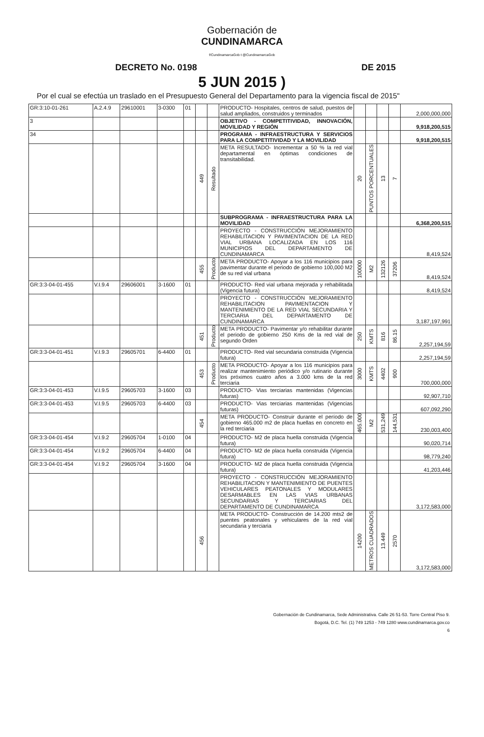Gobernación de
CUNDINAMARCA
f/CundinamarcaGob t @CundinamarcaGob
DECRETO No. 0198 DE 2015
5 JUN 2015 )
Por el cual se efectúa un traslado en el Presupuesto General del Departamento para la vigencia fiscal de 2015"
| GR:3:10-01-261 | A.2.4.9 | 29610001 | 3-0300 | 01 | | | PRODUCTO- Hospitales, centros de salud, puestos de salud ampliados, construidos y terminados | | | | | 2,000,000,000 |
| 3 | | | | | | | OBJETIVO - COMPETITIVIDAD, INNOVACIÓN, MOVILIDAD Y REGIÓN | | | | | 9,918,200,515 |
| 34 | | | | | | | PROGRAMA - INFRAESTRUCTURA Y SERVICIOS PARA LA COMPETITIVIDAD Y LA MOVILIDAD | | | | | 9,918,200,515 |
| | | | | | 449 | Resultado | META RESULTADO- Incrementar a 50 % la red vial departamental en óptimas condiciones de transitabilidad. | 20 | PUNTOS PORCENTUALES | 13 | 7 | |
| | | | | | | | SUBPROGRAMA - INFRAESTRUCTURA PARA LA MOVILIDAD | | | | | 6,368,200,515 |
| | | | | | | | PROYECTO - CONSTRUCCIÓN MEJORAMIENTO REHABILITACION Y PAVIMENTACION DE LA RED VIAL URBANA LOCALIZADA EN LOS 116 MUNICIPIOS DEL DEPARTAMENTO DE CUNDINAMARCA | | | | | 8,419,524 |
| | | | | | 455 | Producto | META PRODUCTO- Apoyar a los 116 municipios para pavimentar durante el periodo de gobierno 100,000 M2 de su red vial urbana | 100000 | M2 | 132126 | 37206 | 8,419,524 |
| GR:3:3-04-01-455 | V.I.9.4 | 29606001 | 3-1600 | 01 | | | PRODUCTO- Red vial urbana mejorada y rehabilitada (Vigencia futura) | | | | | 8,419,524 |
| | | | | | | | PROYECTO - CONSTRUCCIÓN MEJORAMIENTO REHABILITACION PAVIMENTACION Y MANTENIMIENTO DE LA RED VIAL SECUNDARIA Y TERCIARIA DEL DEPARTAMENTO DE CUNDINAMARCA | | | | | 3,187,197,991 |
| | | | | | 451 | Producto | META PRODUCTO- Pavimentar y/o rehabilitar durante el periodo de gobierno 250 Kms de la red vial de segundo Orden | 250 | KMTS | 816 | 86.15 | 2,257,194,59 |
| GR:3:3-04-01-451 | V.I.9.3 | 29605701 | 6-4400 | 01 | | | PRODUCTO- Red vial secundaria construida (Vigencia futura) | | | | | 2,257,194,59 |
| | | | | | 453 | Producto | META PRODUCTO- Apoyar a los 116 municipios para realizar mantenimiento periódico y/o rutinario durante los próximos cuatro años a 3.000 kms de la red terciaria | 3000 | KMTS | 4402 | 900 | 700,000,000 |
| GR:3:3-04-01-453 | V.I.9.5 | 29605703 | 3-1600 | 03 | | | PRODUCTO- Vias terciarias mantenidas (Vigencias futuras) | | | | | 92,907,710 |
| GR:3:3-04-01-453 | V.I.9.5 | 29605703 | 6-4400 | 03 | | | PRODUCTO- Vias terciarias mantenidas (Vigencias futuras) | | | | | 607,092,290 |
| | | | | | 454 | | META PRODUCTO- Construir durante el período de gobierno 465.000 m2 de placa huellas en concreto en la red terciaria | 465.000 | M2 | 531,249 | 144,531 | 230,003,400 |
| GR:3:3-04-01-454 | V.I.9.2 | 29605704 | 1-0100 | 04 | | | PRODUCTO- M2 de placa huella construida (Vigencia futura) | | | | | 90,020,714 |
| GR:3:3-04-01-454 | V.I.9.2 | 29605704 | 6-4400 | 04 | | | PRODUCTO- M2 de placa huella construida (Vigencia futura) | | | | | 98,779,240 |
| GR:3:3-04-01-454 | V.I.9.2 | 29605704 | 3-1600 | 04 | | | PRODUCTO- M2 de placa huella construida (Vigencia futura) | | | | | 41,203,446 |
| | | | | | | | PROYECTO - CONSTRUCCIÓN MEJORAMIENTO REHABILITACION Y MANTENIMIENTO DE PUENTES VEHICULARES PEATONALES Y MODULARES DESARMABLES EN LAS VIAS URBANAS SECUNDARIAS Y TERCIARIAS DEL DEPARTAMENTO DE CUNDINAMARCA | | | | | 3,172,583,000 |
| | | | | | 456 | | META PRODUCTO- Construcción de 14.200 mts2 de puentes peatonales y vehiculares de la red vial secundaria y terciaria | 14200 | METROS CUADRADOS | 13.449 | 2570 | 3,172,583,000 |
Gobernación de Cundinamarca, Sede Administrativa. Calle 26 51-53. Torre Central Piso 9.
Bogotá, D.C. Tel. (1) 749 1253 - 749 1280 www.cundinamarca.gov.co
6